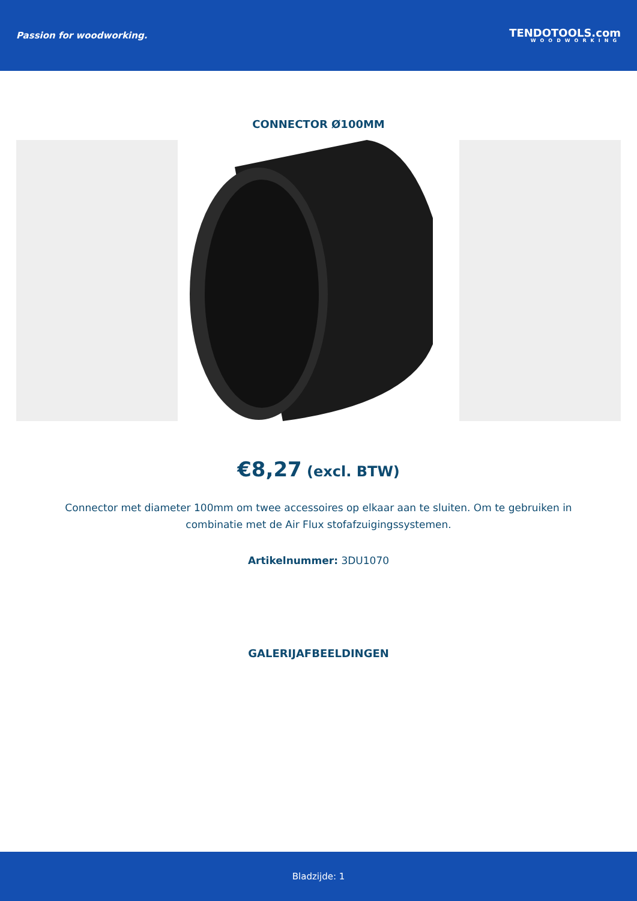Passion for woodworking.
TENDOTOOLS.com
WOODWORKING
CONNECTOR Ø100MM
€8,27 (excl. BTW)
Connector met diameter 100mm om twee accessoires op elkaar aan te sluiten. Om te gebruiken in combinatie met de Air Flux stofafzuigingssystemen.
Artikelnummer: 3DU1070
GALERIJAFBEELDINGEN
Bladzijde: 1